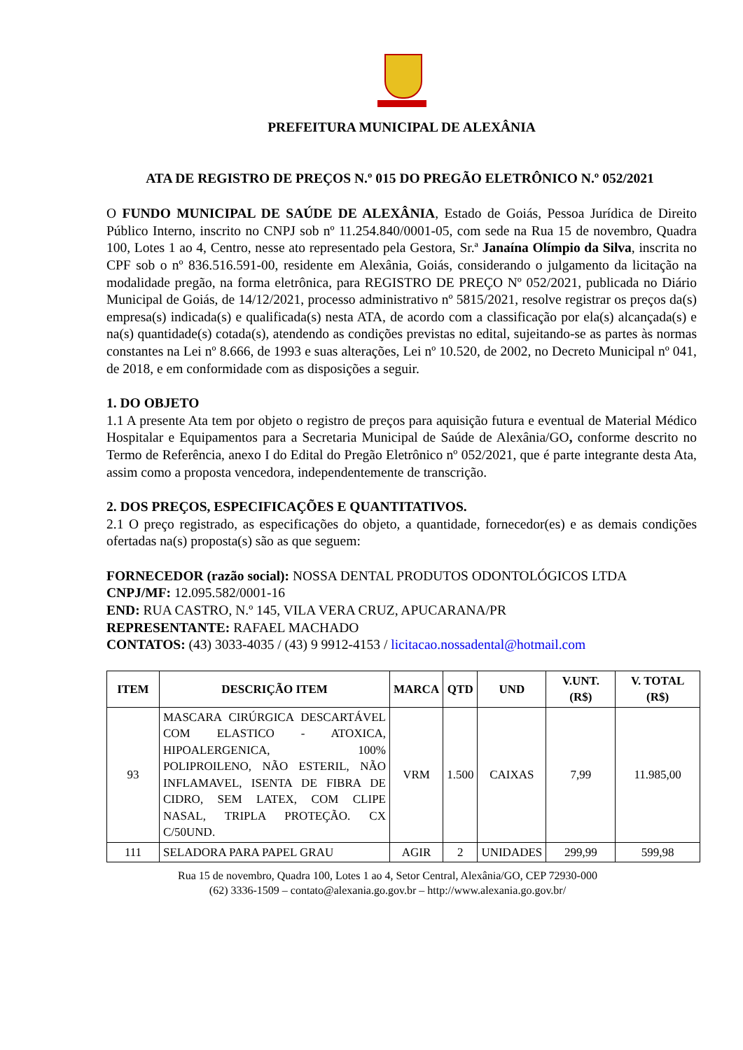PREFEITURA MUNICIPAL DE ALEXÂNIA
ATA DE REGISTRO DE PREÇOS N.º 015 DO PREGÃO ELETRÔNICO N.º 052/2021
O FUNDO MUNICIPAL DE SAÚDE DE ALEXÂNIA, Estado de Goiás, Pessoa Jurídica de Direito Público Interno, inscrito no CNPJ sob nº 11.254.840/0001-05, com sede na Rua 15 de novembro, Quadra 100, Lotes 1 ao 4, Centro, nesse ato representado pela Gestora, Sr.ª Janaína Olímpio da Silva, inscrita no CPF sob o nº 836.516.591-00, residente em Alexânia, Goiás, considerando o julgamento da licitação na modalidade pregão, na forma eletrônica, para REGISTRO DE PREÇO Nº 052/2021, publicada no Diário Municipal de Goiás, de 14/12/2021, processo administrativo nº 5815/2021, resolve registrar os preços da(s) empresa(s) indicada(s) e qualificada(s) nesta ATA, de acordo com a classificação por ela(s) alcançada(s) e na(s) quantidade(s) cotada(s), atendendo as condições previstas no edital, sujeitando-se as partes às normas constantes na Lei nº 8.666, de 1993 e suas alterações, Lei nº 10.520, de 2002, no Decreto Municipal nº 041, de 2018, e em conformidade com as disposições a seguir.
1. DO OBJETO
1.1 A presente Ata tem por objeto o registro de preços para aquisição futura e eventual de Material Médico Hospitalar e Equipamentos para a Secretaria Municipal de Saúde de Alexânia/GO, conforme descrito no Termo de Referência, anexo I do Edital do Pregão Eletrônico nº 052/2021, que é parte integrante desta Ata, assim como a proposta vencedora, independentemente de transcrição.
2. DOS PREÇOS, ESPECIFICAÇÕES E QUANTITATIVOS.
2.1 O preço registrado, as especificações do objeto, a quantidade, fornecedor(es) e as demais condições ofertadas na(s) proposta(s) são as que seguem:
FORNECEDOR (razão social): NOSSA DENTAL PRODUTOS ODONTOLÓGICOS LTDA
CNPJ/MF: 12.095.582/0001-16
END: RUA CASTRO, N.º 145, VILA VERA CRUZ, APUCARANA/PR
REPRESENTANTE: RAFAEL MACHADO
CONTATOS: (43) 3033-4035 / (43) 9 9912-4153 / licitacao.nossadental@hotmail.com
| ITEM | DESCRIÇÃO ITEM | MARCA | QTD | UND | V.UNT. (R$) | V. TOTAL (R$) |
| --- | --- | --- | --- | --- | --- | --- |
| 93 | MASCARA CIRÚRGICA DESCARTÁVEL COM ELASTICO - ATOXICA, HIPOALERGENICA, 100% POLIPROILENO, NÃO ESTERIL, NÃO INFLAMAVEL, ISENTA DE FIBRA DE CIDRO, SEM LATEX, COM CLIPE NASAL, TRIPLA PROTEÇÃO. CX C/50UND. | VRM | 1.500 | CAIXAS | 7,99 | 11.985,00 |
| 111 | SELADORA PARA PAPEL GRAU | AGIR | 2 | UNIDADES | 299,99 | 599,98 |
Rua 15 de novembro, Quadra 100, Lotes 1 ao 4, Setor Central, Alexânia/GO, CEP 72930-000
(62) 3336-1509 – contato@alexania.go.gov.br – http://www.alexania.go.gov.br/